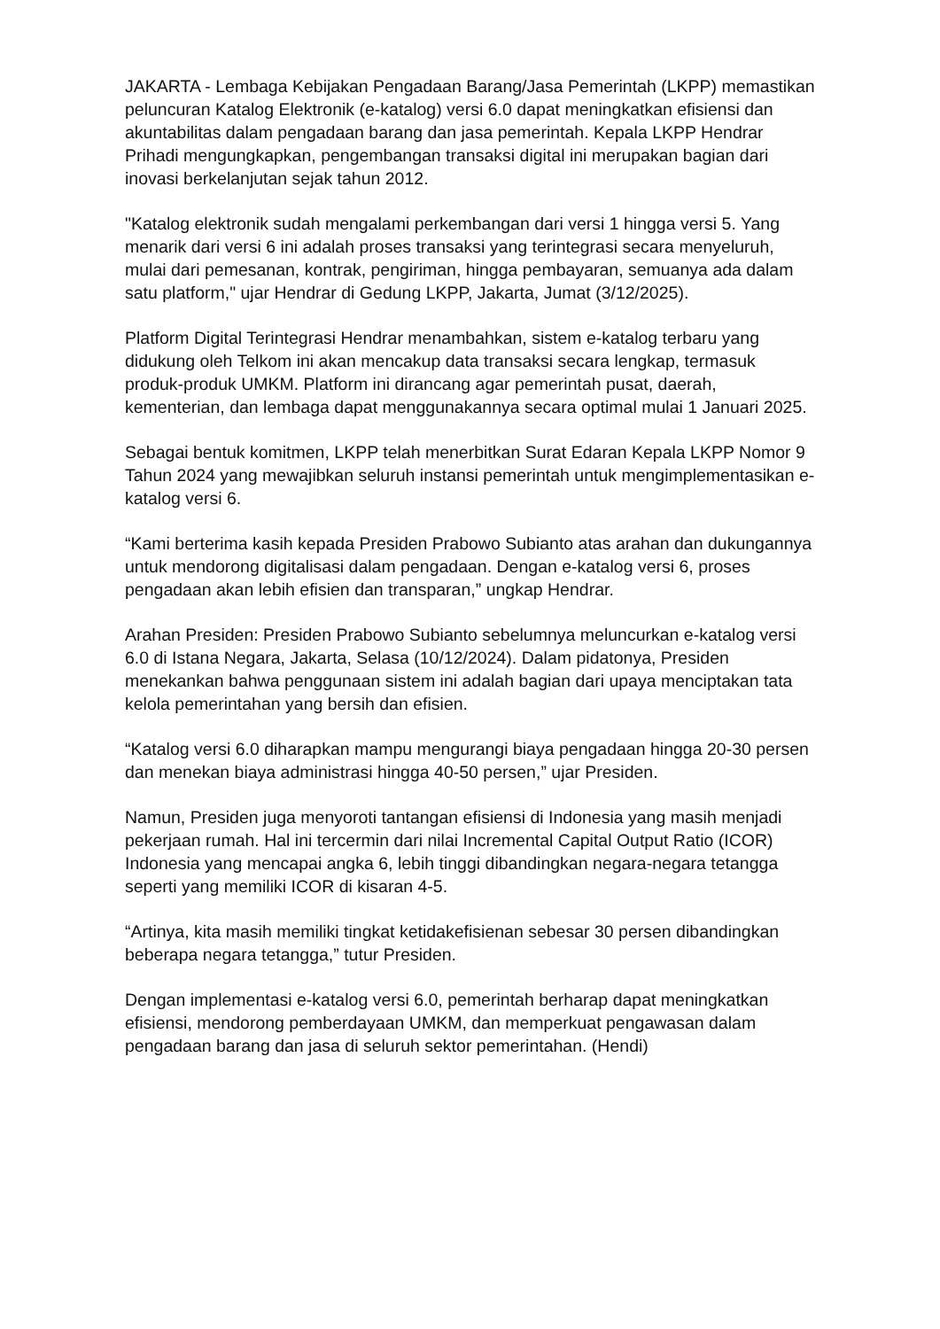JAKARTA - Lembaga Kebijakan Pengadaan Barang/Jasa Pemerintah (LKPP) memastikan peluncuran Katalog Elektronik (e-katalog) versi 6.0 dapat meningkatkan efisiensi dan akuntabilitas dalam pengadaan barang dan jasa pemerintah. Kepala LKPP Hendrar Prihadi mengungkapkan, pengembangan transaksi digital ini merupakan bagian dari inovasi berkelanjutan sejak tahun 2012.
"Katalog elektronik sudah mengalami perkembangan dari versi 1 hingga versi 5. Yang menarik dari versi 6 ini adalah proses transaksi yang terintegrasi secara menyeluruh, mulai dari pemesanan, kontrak, pengiriman, hingga pembayaran, semuanya ada dalam satu platform," ujar Hendrar di Gedung LKPP, Jakarta, Jumat (3/12/2025).
Platform Digital Terintegrasi Hendrar menambahkan, sistem e-katalog terbaru yang didukung oleh Telkom ini akan mencakup data transaksi secara lengkap, termasuk produk-produk UMKM. Platform ini dirancang agar pemerintah pusat, daerah, kementerian, dan lembaga dapat menggunakannya secara optimal mulai 1 Januari 2025.
Sebagai bentuk komitmen, LKPP telah menerbitkan Surat Edaran Kepala LKPP Nomor 9 Tahun 2024 yang mewajibkan seluruh instansi pemerintah untuk mengimplementasikan e-katalog versi 6.
“Kami berterima kasih kepada Presiden Prabowo Subianto atas arahan dan dukungannya untuk mendorong digitalisasi dalam pengadaan. Dengan e-katalog versi 6, proses pengadaan akan lebih efisien dan transparan,” ungkap Hendrar.
Arahan Presiden: Presiden Prabowo Subianto sebelumnya meluncurkan e-katalog versi 6.0 di Istana Negara, Jakarta, Selasa (10/12/2024). Dalam pidatonya, Presiden menekankan bahwa penggunaan sistem ini adalah bagian dari upaya menciptakan tata kelola pemerintahan yang bersih dan efisien.
“Katalog versi 6.0 diharapkan mampu mengurangi biaya pengadaan hingga 20-30 persen dan menekan biaya administrasi hingga 40-50 persen,” ujar Presiden.
Namun, Presiden juga menyoroti tantangan efisiensi di Indonesia yang masih menjadi pekerjaan rumah. Hal ini tercermin dari nilai Incremental Capital Output Ratio (ICOR) Indonesia yang mencapai angka 6, lebih tinggi dibandingkan negara-negara tetangga seperti yang memiliki ICOR di kisaran 4-5.
“Artinya, kita masih memiliki tingkat ketidakefisienan sebesar 30 persen dibandingkan beberapa negara tetangga,” tutur Presiden.
Dengan implementasi e-katalog versi 6.0, pemerintah berharap dapat meningkatkan efisiensi, mendorong pemberdayaan UMKM, dan memperkuat pengawasan dalam pengadaan barang dan jasa di seluruh sektor pemerintahan. (Hendi)